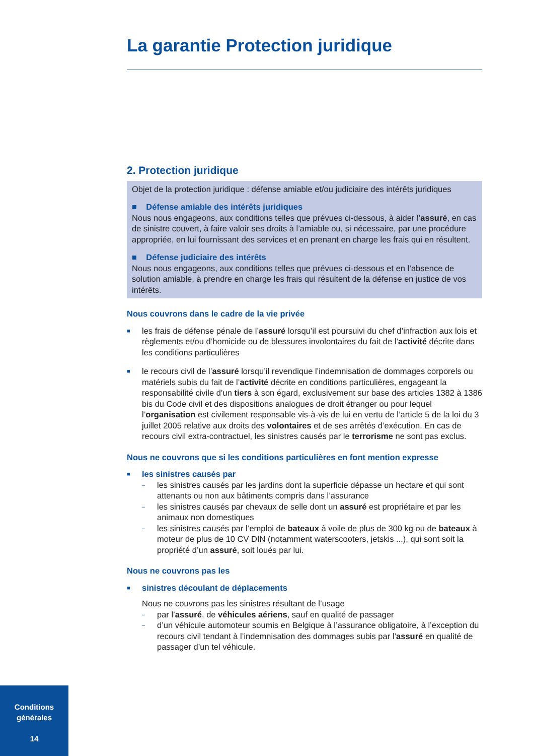La garantie Protection juridique
2. Protection juridique
Objet de la protection juridique : défense amiable et/ou judiciaire des intérêts juridiques
■ Défense amiable des intérêts juridiques
Nous nous engageons, aux conditions telles que prévues ci-dessous, à aider l’assuré, en cas de sinistre couvert, à faire valoir ses droits à l’amiable ou, si nécessaire, par une procédure appropriée, en lui fournissant des services et en prenant en charge les frais qui en résultent.
■ Défense judiciaire des intérêts
Nous nous engageons, aux conditions telles que prévues ci-dessous et en l’absence de solution amiable, à prendre en charge les frais qui résultent de la défense en justice de vos intérêts.
Nous couvrons dans le cadre de la vie privée
■
les frais de défense pénale de l’assuré lorsqu’il est poursuivi du chef d’infraction aux lois et règlements et/ou d’homicide ou de blessures involontaires du fait de l’activité décrite dans les conditions particulières
■
le recours civil de l’assuré lorsqu’il revendique l’indemnisation de dommages corporels ou matériels subis du fait de l’activité décrite en conditions particulières, engageant la responsabilité civile d’un tiers à son égard, exclusivement sur base des articles 1382 à 1386 bis du Code civil et des dispositions analogues de droit étranger ou pour lequel l’organisation est civilement responsable vis-à-vis de lui en vertu de l’article 5 de la loi du 3 juillet 2005 relative aux droits des volontaires et de ses arrêtés d’exécution. En cas de recours civil extra-contractuel, les sinistres causés par le terrorisme ne sont pas exclus.
Nous ne couvrons que si les conditions particulières en font mention expresse
■
les sinistres causés par
–
les sinistres causés par les jardins dont la superficie dépasse un hectare et qui sont attenants ou non aux bâtiments compris dans l’assurance
–
les sinistres causés par chevaux de selle dont un assuré est propriétaire et par les animaux non domestiques
–
les sinistres causés par l’emploi de bateaux à voile de plus de 300 kg ou de bateaux à moteur de plus de 10 CV DIN (notamment waterscooters, jetskis ...), qui sont soit la propriété d’un assuré, soit loués par lui.
Nous ne couvrons pas les
■
sinistres découlant de déplacements
Nous ne couvrons pas les sinistres résultant de l’usage
–
par l’assuré, de véhicules aériens, sauf en qualité de passager
–
d’un véhicule automoteur soumis en Belgique à l’assurance obligatoire, à l’exception du recours civil tendant à l’indemnisation des dommages subis par l’assuré en qualité de passager d’un tel véhicule.
Conditions
générales
14